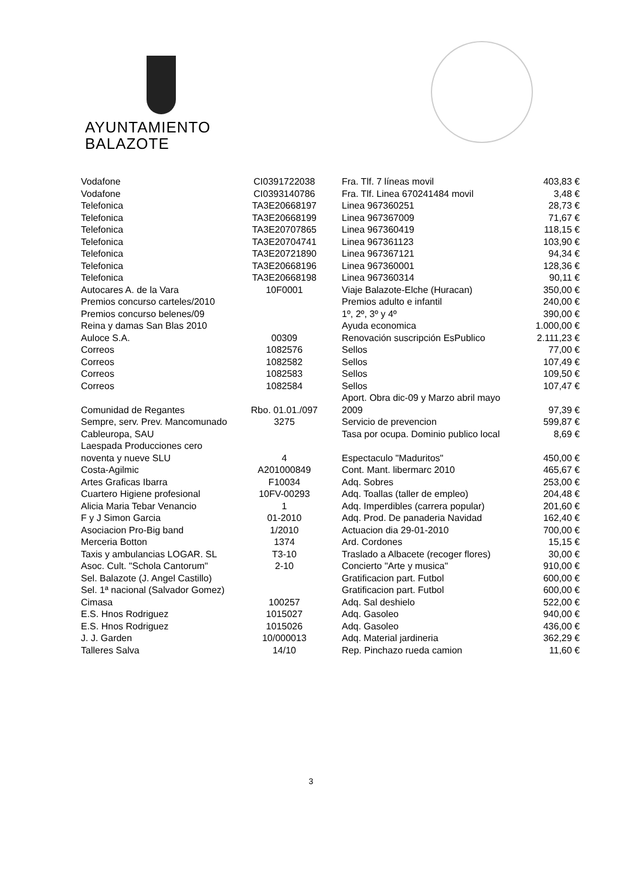AYUNTAMIENTO
BALAZOTE
| Vodafone | CI0391722038 | Fra. Tlf. 7 líneas movil | 403,83 € |
| Vodafone | CI0393140786 | Fra. Tlf. Linea 670241484 movil | 3,48 € |
| Telefonica | TA3E20668197 | Linea 967360251 | 28,73 € |
| Telefonica | TA3E20668199 | Linea 967367009 | 71,67 € |
| Telefonica | TA3E20707865 | Linea 967360419 | 118,15 € |
| Telefonica | TA3E20704741 | Linea 967361123 | 103,90 € |
| Telefonica | TA3E20721890 | Linea 967367121 | 94,34 € |
| Telefonica | TA3E20668196 | Linea 967360001 | 128,36 € |
| Telefonica | TA3E20668198 | Linea 967360314 | 90,11 € |
| Autocares A. de la Vara | 10F0001 | Viaje Balazote-Elche (Huracan) | 350,00 € |
| Premios concurso carteles/2010 | | Premios adulto e infantil | 240,00 € |
| Premios concurso belenes/09 | | 1º, 2º, 3º y 4º | 390,00 € |
| Reina y damas San Blas 2010 | | Ayuda economica | 1.000,00 € |
| Auloce S.A. | 00309 | Renovación suscripción EsPublico | 2.111,23 € |
| Correos | 1082576 | Sellos | 77,00 € |
| Correos | 1082582 | Sellos | 107,49 € |
| Correos | 1082583 | Sellos | 109,50 € |
| Correos | 1082584 | Sellos | 107,47 € |
| Comunidad de Regantes | Rbo. 01.01./097 | Aport. Obra dic-09 y Marzo abril mayo 2009 | 97,39 € |
| Sempre, serv. Prev. Mancomunado | 3275 | Servicio de prevencion | 599,87 € |
| Cableuropa, SAU | | Tasa por ocupa. Dominio publico local | 8,69 € |
| Laespada Producciones cero noventa y nueve SLU | 4 | Espectaculo "Maduritos" | 450,00 € |
| Costa-Agilmic | A201000849 | Cont. Mant. libermarc 2010 | 465,67 € |
| Artes Graficas Ibarra | F10034 | Adq. Sobres | 253,00 € |
| Cuartero Higiene profesional | 10FV-00293 | Adq. Toallas (taller de empleo) | 204,48 € |
| Alicia Maria Tebar Venancio | 1 | Adq. Imperdibles (carrera popular) | 201,60 € |
| F y J Simon Garcia | 01-2010 | Adq. Prod. De panaderia Navidad | 162,40 € |
| Asociacion Pro-Big band | 1/2010 | Actuacion dia 29-01-2010 | 700,00 € |
| Merceria Botton | 1374 | Ard. Cordones | 15,15 € |
| Taxis y ambulancias LOGAR. SL | T3-10 | Traslado a Albacete (recoger flores) | 30,00 € |
| Asoc. Cult. "Schola Cantorum" | 2-10 | Concierto "Arte y musica" | 910,00 € |
| Sel. Balazote (J. Angel Castillo) | | Gratificacion part. Futbol | 600,00 € |
| Sel. 1ª nacional (Salvador Gomez) | | Gratificacion part. Futbol | 600,00 € |
| Cimasa | 100257 | Adq. Sal deshielo | 522,00 € |
| E.S. Hnos Rodriguez | 1015027 | Adq. Gasoleo | 940,00 € |
| E.S. Hnos Rodriguez | 1015026 | Adq. Gasoleo | 436,00 € |
| J. J. Garden | 10/000013 | Adq. Material jardineria | 362,29 € |
| Talleres Salva | 14/10 | Rep. Pinchazo rueda camion | 11,60 € |
3